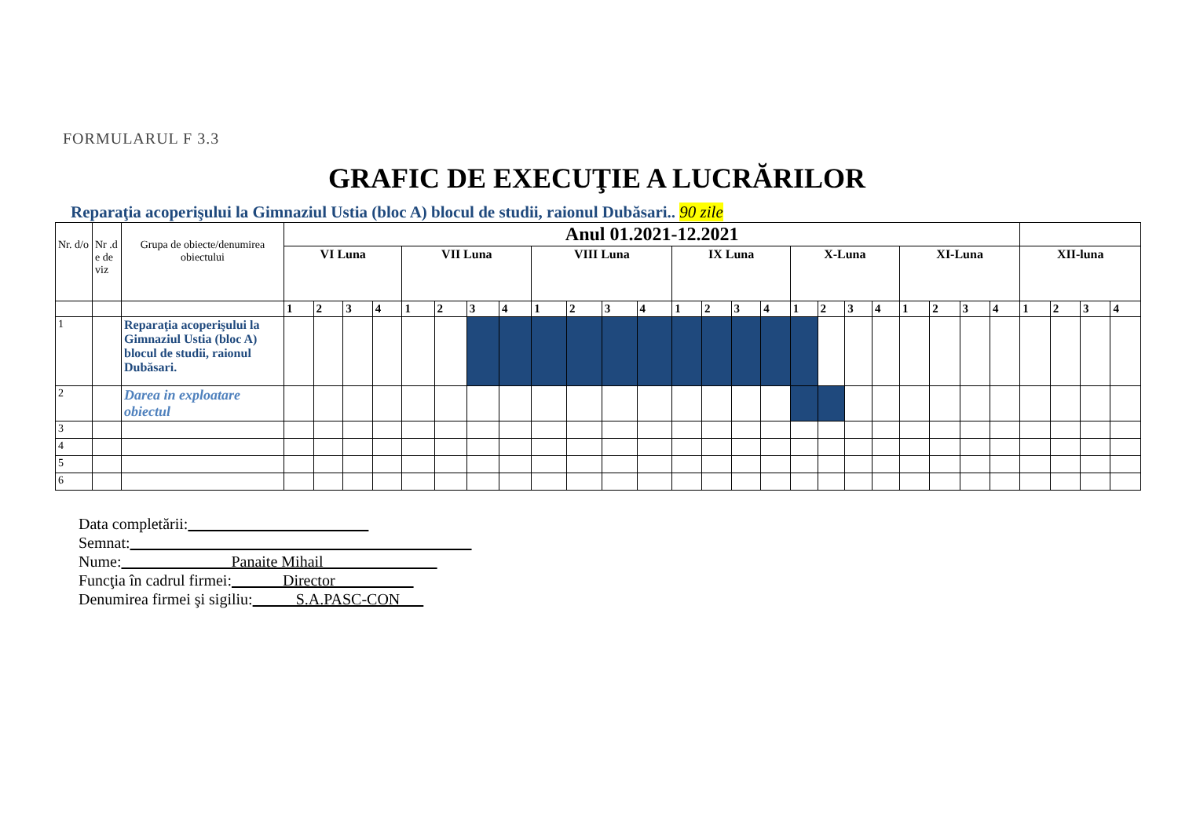FORMULARUL F 3.3
GRAFIC DE EXECUŢIE A LUCRĂRILOR
Reparaţia acoperişului la Gimnaziul Ustia (bloc A) blocul de studii, raionul Dubăsari.. 90 zile
| Nr. d/o | Nr .d e de viz | Grupa de obiecte/denumirea obiectului | Anul 01.2021-12.2021 | | | | | | | | | | | | | | | | | | | | | | | | | | | |
| | | | VI Luna | | | | VII Luna | | | | VIII Luna | | | | IX Luna | | | | X-Luna | | | | XI-Luna | | | | XII-luna | | | |
| | | | 1 | 2 | 3 | 4 | 1 | 2 | 3 | 4 | 1 | 2 | 3 | 4 | 1 | 2 | 3 | 4 | 1 | 2 | 3 | 4 | 1 | 2 | 3 | 4 | 1 | 2 | 3 | 4 |
| 1 | | Reparaţia acoperişului la Gimnaziul Ustia (bloc A) blocul de studii, raionul Dubăsari. | | | | | | | | | | | | | | | | | | | | | | | | | | | | |
| 2 | | Darea in exploatare obiectul | | | | | | | | | | | | | | | | | | | | | | | | | | | | |
| 3 | | | | | | | | | | | | | | | | | | | | | | | | | | | | | | |
| 4 | | | | | | | | | | | | | | | | | | | | | | | | | | | | | | |
| 5 | | | | | | | | | | | | | | | | | | | | | | | | | | | | | | |
| 6 | | | | | | | | | | | | | | | | | | | | | | | | | | | | | | |
Data completării:
Semnat:
Nume: Panaite Mihail
Funcţia în cadrul firmei: Director
Denumirea firmei şi sigiliu: S.A.PASC-CON